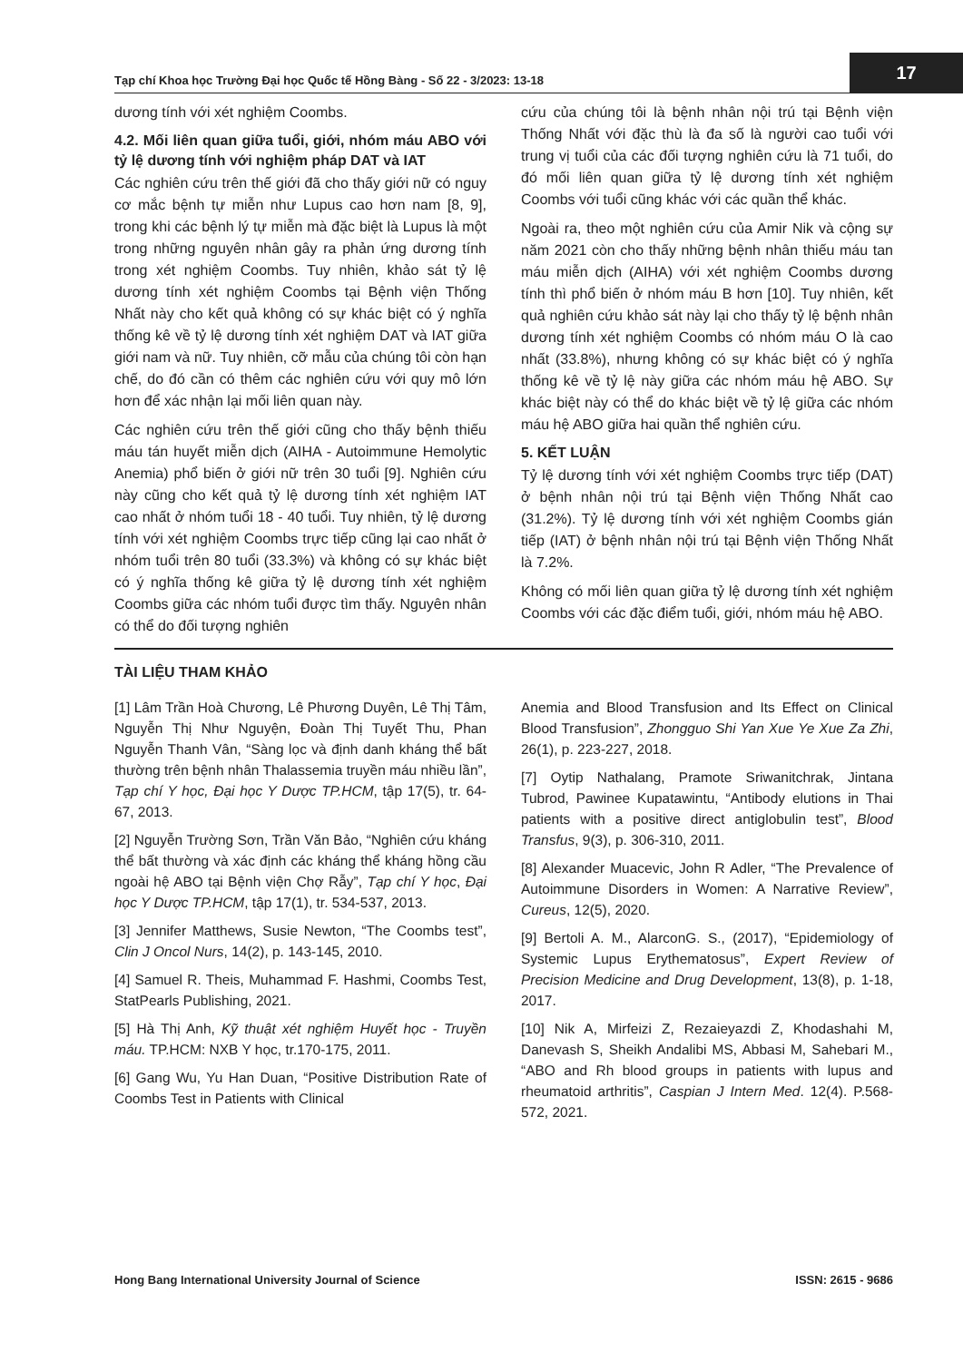Tạp chí Khoa học Trường Đại học Quốc tế Hồng Bàng - Số 22 - 3/2023: 13-18
17
dương tính với xét nghiệm Coombs.
4.2. Mối liên quan giữa tuổi, giới, nhóm máu ABO với tỷ lệ dương tính với nghiệm pháp DAT và IAT
Các nghiên cứu trên thế giới đã cho thấy giới nữ có nguy cơ mắc bệnh tự miễn như Lupus cao hơn nam [8, 9], trong khi các bệnh lý tự miễn mà đặc biệt là Lupus là một trong những nguyên nhân gây ra phản ứng dương tính trong xét nghiệm Coombs. Tuy nhiên, khảo sát tỷ lệ dương tính xét nghiệm Coombs tại Bệnh viện Thống Nhất này cho kết quả không có sự khác biệt có ý nghĩa thống kê về tỷ lệ dương tính xét nghiệm DAT và IAT giữa giới nam và nữ. Tuy nhiên, cỡ mẫu của chúng tôi còn hạn chế, do đó cần có thêm các nghiên cứu với quy mô lớn hơn để xác nhận lại mối liên quan này.
Các nghiên cứu trên thế giới cũng cho thấy bệnh thiếu máu tán huyết miễn dịch (AIHA - Autoimmune Hemolytic Anemia) phổ biến ở giới nữ trên 30 tuổi [9]. Nghiên cứu này cũng cho kết quả tỷ lệ dương tính xét nghiệm IAT cao nhất ở nhóm tuổi 18 - 40 tuổi. Tuy nhiên, tỷ lệ dương tính với xét nghiệm Coombs trực tiếp cũng lại cao nhất ở nhóm tuổi trên 80 tuổi (33.3%) và không có sự khác biệt có ý nghĩa thống kê giữa tỷ lệ dương tính xét nghiệm Coombs giữa các nhóm tuổi được tìm thấy. Nguyên nhân có thể do đối tượng nghiên
cứu của chúng tôi là bệnh nhân nội trú tại Bệnh viện Thống Nhất với đặc thù là đa số là người cao tuổi với trung vị tuổi của các đối tượng nghiên cứu là 71 tuổi, do đó mối liên quan giữa tỷ lệ dương tính xét nghiệm Coombs với tuổi cũng khác với các quần thể khác.
Ngoài ra, theo một nghiên cứu của Amir Nik và cộng sự năm 2021 còn cho thấy những bệnh nhân thiếu máu tan máu miễn dịch (AIHA) với xét nghiệm Coombs dương tính thì phổ biến ở nhóm máu B hơn [10]. Tuy nhiên, kết quả nghiên cứu khảo sát này lại cho thấy tỷ lệ bệnh nhân dương tính xét nghiệm Coombs có nhóm máu O là cao nhất (33.8%), nhưng không có sự khác biệt có ý nghĩa thống kê về tỷ lệ này giữa các nhóm máu hệ ABO. Sự khác biệt này có thể do khác biệt về tỷ lệ giữa các nhóm máu hệ ABO giữa hai quần thể nghiên cứu.
5. KẾT LUẬN
Tỷ lệ dương tính với xét nghiệm Coombs trực tiếp (DAT) ở bệnh nhân nội trú tại Bệnh viện Thống Nhất cao (31.2%). Tỷ lệ dương tính với xét nghiệm Coombs gián tiếp (IAT) ở bệnh nhân nội trú tại Bệnh viện Thống Nhất là 7.2%.
Không có mối liên quan giữa tỷ lệ dương tính xét nghiệm Coombs với các đặc điểm tuổi, giới, nhóm máu hệ ABO.
TÀI LIỆU THAM KHẢO
[1] Lâm Trần Hoà Chương, Lê Phương Duyên, Lê Thị Tâm, Nguyễn Thị Như Nguyện, Đoàn Thị Tuyết Thu, Phan Nguyễn Thanh Vân, “Sàng lọc và định danh kháng thể bất thường trên bệnh nhân Thalassemia truyền máu nhiều lần”, Tạp chí Y học, Đại học Y Dược TP.HCM, tập 17(5), tr. 64-67, 2013.
[2] Nguyễn Trường Sơn, Trần Văn Bảo, “Nghiên cứu kháng thể bất thường và xác định các kháng thể kháng hồng cầu ngoài hệ ABO tại Bệnh viện Chợ Rẫy”, Tạp chí Y học, Đại học Y Dược TP.HCM, tập 17(1), tr. 534-537, 2013.
[3] Jennifer Matthews, Susie Newton, “The Coombs test”, Clin J Oncol Nurs, 14(2), p. 143-145, 2010.
[4] Samuel R. Theis, Muhammad F. Hashmi, Coombs Test, StatPearls Publishing, 2021.
[5] Hà Thị Anh, Kỹ thuật xét nghiệm Huyết học - Truyền máu. TP.HCM: NXB Y học, tr.170-175, 2011.
[6] Gang Wu, Yu Han Duan, “Positive Distribution Rate of Coombs Test in Patients with Clinical
Anemia and Blood Transfusion and Its Effect on Clinical Blood Transfusion”, Zhongguo Shi Yan Xue Ye Xue Za Zhi, 26(1), p. 223-227, 2018.
[7] Oytip Nathalang, Pramote Sriwanitchrak, Jintana Tubrod, Pawinee Kupatawintu, “Antibody elutions in Thai patients with a positive direct antiglobulin test”, Blood Transfus, 9(3), p. 306-310, 2011.
[8] Alexander Muacevic, John R Adler, “The Prevalence of Autoimmune Disorders in Women: A Narrative Review”, Cureus, 12(5), 2020.
[9] Bertoli A. M., AlarconG. S., (2017), “Epidemiology of Systemic Lupus Erythematosus”, Expert Review of Precision Medicine and Drug Development, 13(8), p. 1-18, 2017.
[10] Nik A, Mirfeizi Z, Rezaieyazdi Z, Khodashahi M, Danevash S, Sheikh Andalibi MS, Abbasi M, Sahebari M., “ABO and Rh blood groups in patients with lupus and rheumatoid arthritis”, Caspian J Intern Med. 12(4). P.568-572, 2021.
Hong Bang International University Journal of Science ISSN: 2615 - 9686